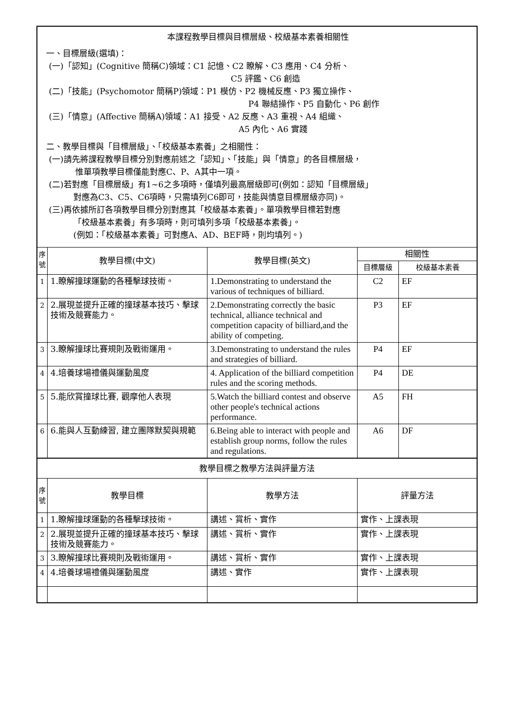| 本課程教學目標與目標層級、校級基本素養相關性 一、目標層級(選填)： (一)「認知」(Cognitive 簡稱C)領域：C1 記憶、C2 瞭解、C3 應用、C4 分析、 C5 評鑑、C6 創造 (二)「技能」(Psychomotor 簡稱P)領域：P1 模仿、P2 機械反應、P3 獨立操作、 P4 聯結操作、P5 自動化、P6 創作 (三)「情意」(Affective 簡稱A)領域：A1 接受、A2 反應、A3 重視、A4 組織、 A5 內化、A6 實踐 二、教學目標與「目標層級」、「校級基本素養」之相關性： (一)請先將課程教學目標分別對應前述之「認知」、「技能」與「情意」的各目標層級， 惟單項教學目標僅能對應C、P、A其中一項。 (二)若對應「目標層級」有1~6之多項時，僅填列最高層級即可(例如：認知「目標層級」 對應為C3、C5、C6項時，只需填列C6即可，技能與情意目標層級亦同)。 (三)再依據所訂各項教學目標分別對應其「校級基本素養」。單項教學目標若對應 「校級基本素養」有多項時，則可填列多項「校級基本素養」。 (例如：「校級基本素養」可對應A、AD、BEF時，則均填列。) | | | | |
| 序號 | 教學目標(中文) | 教學目標(英文) | 相關性 | |
| | | | 目標層級 | 校級基本素養 |
| 1 | 1.瞭解撞球運動的各種擊球技術。 | 1.Demonstrating to understand the various of techniques of billiard. | C2 | EF |
| 2 | 2.展現並提升正確的撞球基本技巧、擊球技術及競賽能力。 | 2.Demonstrating correctly the basic technical, alliance technical and competition capacity of billiard,and the ability of competing. | P3 | EF |
| 3 | 3.瞭解撞球比賽規則及戰術運用。 | 3.Demonstrating to understand the rules and strategies of billiard. | P4 | EF |
| 4 | 4.培養球場禮儀與運動風度 | 4. Application of the billiard competition rules and the scoring methods. | P4 | DE |
| 5 | 5.能欣賞撞球比賽, 觀摩他人表現 | 5.Watch the billiard contest and observe other people's technical actions performance. | A5 | FH |
| 6 | 6.能與人互動練習, 建立團隊默契與規範 | 6.Being able to interact with people and establish group norms, follow the rules and regulations. | A6 | DF |
| 教學目標之教學方法與評量方法 | | | | |
| 序號 | 教學目標 | 教學方法 | 評量方法 | |
| 1 | 1.瞭解撞球運動的各種擊球技術。 | 講述、賞析、實作 | 實作、上課表現 | |
| 2 | 2.展現並提升正確的撞球基本技巧、擊球技術及競賽能力。 | 講述、賞析、實作 | 實作、上課表現 | |
| 3 | 3.瞭解撞球比賽規則及戰術運用。 | 講述、賞析、實作 | 實作、上課表現 | |
| 4 | 4.培養球場禮儀與運動風度 | 講述、實作 | 實作、上課表現 | |